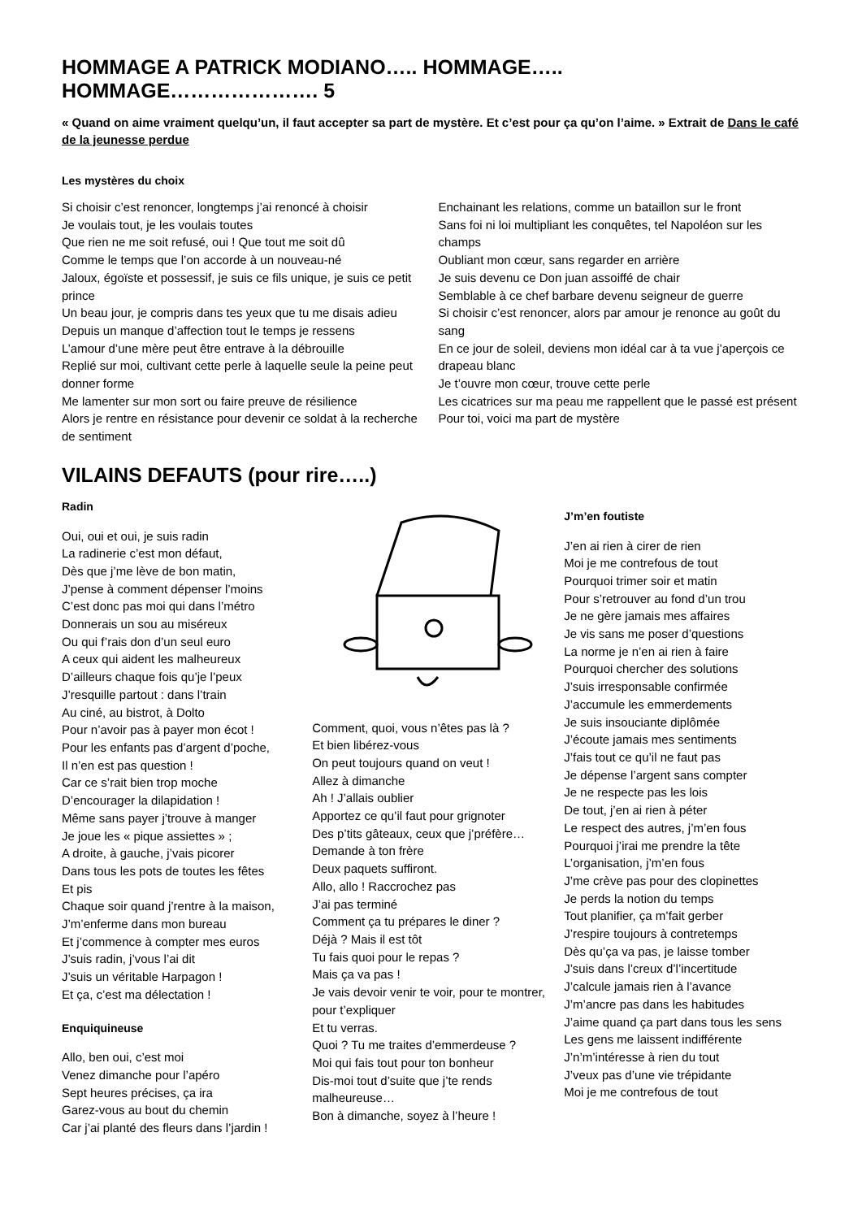HOMMAGE A PATRICK MODIANO….. HOMMAGE….. HOMMAGE…………………. 5
« Quand on aime vraiment quelqu’un, il faut accepter sa part de mystère. Et c’est pour ça qu’on l’aime. » Extrait de Dans le café de la jeunesse perdue
Les mystères du choix
Si choisir c’est renoncer, longtemps j’ai renoncé à choisir
Je voulais tout, je les voulais toutes
Que rien ne me soit refusé, oui ! Que tout me soit dû
Comme le temps que l’on accorde à un nouveau-né
Jaloux, égoïste et possessif, je suis ce fils unique, je suis ce petit prince
Un beau jour, je compris dans tes yeux que tu me disais adieu
Depuis un manque d’affection tout le temps je ressens
L’amour d’une mère peut être entrave à la débrouille
Replié sur moi, cultivant cette perle à laquelle seule la peine peut donner forme
Me lamenter sur mon sort ou faire preuve de résilience
Alors je rentre en résistance pour devenir ce soldat à la recherche de sentiment
Enchainant les relations, comme un bataillon sur le front
Sans foi ni loi multipliant les conquêtes, tel Napoléon sur les champs
Oubliant mon cœur, sans regarder en arrière
Je suis devenu ce Don juan assoiffé de chair
Semblable à ce chef barbare devenu seigneur de guerre
Si choisir c’est renoncer, alors par amour je renonce au goût du sang
En ce jour de soleil, deviens mon idéal car à ta vue j’aperçois ce drapeau blanc
Je t’ouvre mon cœur, trouve cette perle
Les cicatrices sur ma peau me rappellent que le passé est présent
Pour toi, voici ma part de mystère
VILAINS DEFAUTS (pour rire…..)
Radin
Oui, oui et oui, je suis radin
La radinerie c’est mon défaut,
Dès que j’me lève de bon matin,
J’pense à comment dépenser l’moins
C’est donc pas moi qui dans l’métro
Donnerais un sou au miséreux
Ou qui f’rais don d’un seul euro
A ceux qui aident les malheureux
D’ailleurs chaque fois qu’je l’peux
J’resquille partout : dans l’train
Au ciné, au bistrot, à Dolto
Pour n’avoir pas à payer mon écot !
Pour les enfants pas d’argent d’poche,
Il n’en est pas question !
Car ce s’rait bien trop moche
D’encourager la dilapidation !
Même sans payer j’trouve à manger
Je joue les « pique assiettes » ;
A droite, à gauche, j’vais picorer
Dans tous les pots de toutes les fêtes
Et pis
Chaque soir quand j’rentre à la maison,
J’m’enferme dans mon bureau
Et j’commence à compter mes euros
J’suis radin, j’vous l’ai dit
J’suis un véritable Harpagon !
Et ça, c’est ma délectation !
Enquiquineuse
Allo, ben oui, c’est moi
Venez dimanche pour l’apéro
Sept heures précises, ça ira
Garez-vous au bout du chemin
Car j’ai planté des fleurs dans l’jardin !
Comment, quoi, vous n’êtes pas là ?
Et bien libérez-vous
On peut toujours quand on veut !
Allez à dimanche
Ah ! J’allais oublier
Apportez ce qu’il faut pour grignoter
Des p’tits gâteaux, ceux que j’préfère…
Demande à ton frère
Deux paquets suffiront.
Allo, allo ! Raccrochez pas
J’ai pas terminé
Comment ça tu prépares le diner ?
Déjà ? Mais il est tôt
Tu fais quoi pour le repas ?
Mais ça va pas !
Je vais devoir venir te voir, pour te montrer, pour t’expliquer
Et tu verras.
Quoi ? Tu me traites d’emmerdeuse ?
Moi qui fais tout pour ton bonheur
Dis-moi tout d’suite que j’te rends malheureuse…
Bon à dimanche, soyez à l’heure !
J’m’en foutiste
J’en ai rien à cirer de rien
Moi je me contrefous de tout
Pourquoi trimer soir et matin
Pour s’retrouver au fond d’un trou
Je ne gère jamais mes affaires
Je vis sans me poser d’questions
La norme je n’en ai rien à faire
Pourquoi chercher des solutions
J’suis irresponsable confirmée
J’accumule les emmerdements
Je suis insouciante diplômée
J’écoute jamais mes sentiments
J’fais tout ce qu’il ne faut pas
Je dépense l’argent sans compter
Je ne respecte pas les lois
De tout, j’en ai rien à péter
Le respect des autres, j’m’en fous
Pourquoi j’irai me prendre la tête
L’organisation, j’m’en fous
J’me crève pas pour des clopinettes
Je perds la notion du temps
Tout planifier, ça m’fait gerber
J’respire toujours à contretemps
Dès qu’ça va pas, je laisse tomber
J’suis dans l’creux d’l’incertitude
J’calcule jamais rien à l’avance
J’m’ancre pas dans les habitudes
J’aime quand ça part dans tous les sens
Les gens me laissent indifférente
J’n’m’intéresse à rien du tout
J’veux pas d’une vie trépidante
Moi je me contrefous de tout